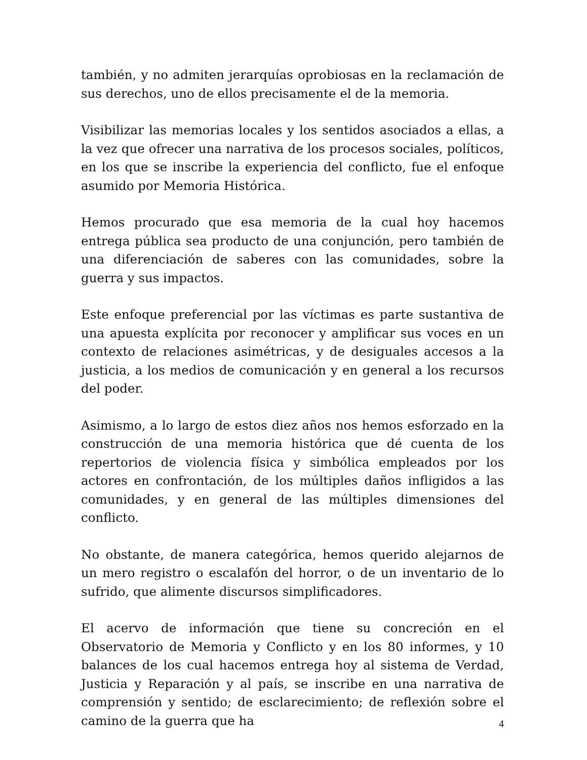también, y no admiten jerarquías oprobiosas en la reclamación de sus derechos, uno de ellos precisamente el de la memoria.
Visibilizar las memorias locales y los sentidos asociados a ellas, a la vez que ofrecer una narrativa de los procesos sociales, políticos, en los que se inscribe la experiencia del conflicto, fue el enfoque asumido por Memoria Histórica.
Hemos procurado que esa memoria de la cual hoy hacemos entrega pública sea producto de una conjunción, pero también de una diferenciación de saberes con las comunidades, sobre la guerra y sus impactos.
Este enfoque preferencial por las víctimas es parte sustantiva de una apuesta explícita por reconocer y amplificar sus voces en un contexto de relaciones asimétricas, y de desiguales accesos a la justicia, a los medios de comunicación y en general a los recursos del poder.
Asimismo, a lo largo de estos diez años nos hemos esforzado en la construcción de una memoria histórica que dé cuenta de los repertorios de violencia física y simbólica empleados por los actores en confrontación, de los múltiples daños infligidos a las comunidades, y en general de las múltiples dimensiones del conflicto.
No obstante, de manera categórica, hemos querido alejarnos de un mero registro o escalafón del horror, o de un inventario de lo sufrido, que alimente discursos simplificadores.
El acervo de información que tiene su concreción en el Observatorio de Memoria y Conflicto y en los 80 informes, y 10 balances de los cual hacemos entrega hoy al sistema de Verdad, Justicia y Reparación y al país, se inscribe en una narrativa de comprensión y sentido; de esclarecimiento; de reflexión sobre el camino de la guerra que ha
4